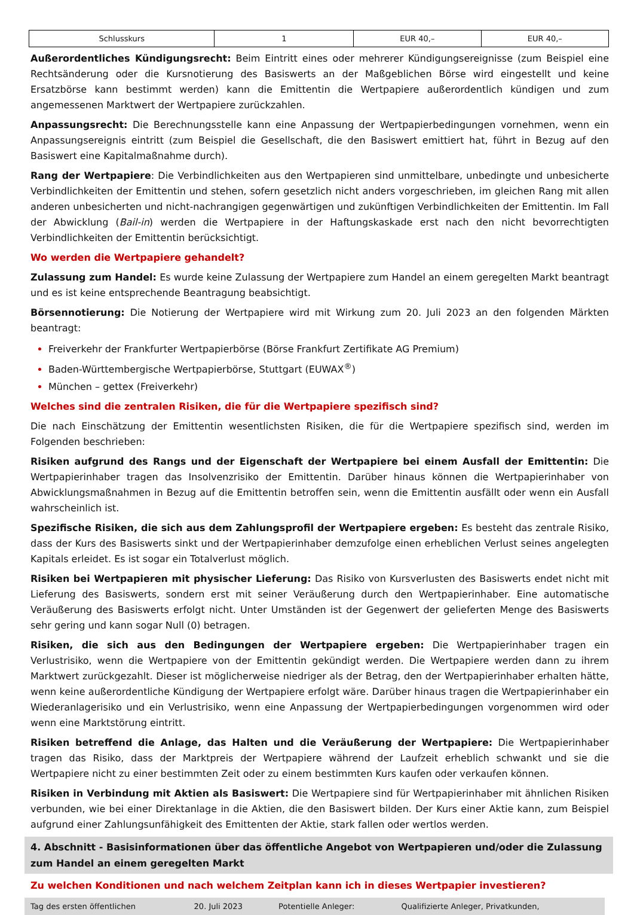| Schlusskurs | 1 | EUR 40,– | EUR 40,– |
Außerordentliches Kündigungsrecht: Beim Eintritt eines oder mehrerer Kündigungsereignisse (zum Beispiel eine Rechtsänderung oder die Kursnotierung des Basiswerts an der Maßgeblichen Börse wird eingestellt und keine Ersatzbörse kann bestimmt werden) kann die Emittentin die Wertpapiere außerordentlich kündigen und zum angemessenen Marktwert der Wertpapiere zurückzahlen.
Anpassungsrecht: Die Berechnungsstelle kann eine Anpassung der Wertpapierbedingungen vornehmen, wenn ein Anpassungsereignis eintritt (zum Beispiel die Gesellschaft, die den Basiswert emittiert hat, führt in Bezug auf den Basiswert eine Kapitalmaßnahme durch).
Rang der Wertpapiere: Die Verbindlichkeiten aus den Wertpapieren sind unmittelbare, unbedingte und unbesicherte Verbindlichkeiten der Emittentin und stehen, sofern gesetzlich nicht anders vorgeschrieben, im gleichen Rang mit allen anderen unbesicherten und nicht-nachrangigen gegenwärtigen und zukünftigen Verbindlichkeiten der Emittentin. Im Fall der Abwicklung (Bail-in) werden die Wertpapiere in der Haftungskaskade erst nach den nicht bevorrechtigten Verbindlichkeiten der Emittentin berücksichtigt.
Wo werden die Wertpapiere gehandelt?
Zulassung zum Handel: Es wurde keine Zulassung der Wertpapiere zum Handel an einem geregelten Markt beantragt und es ist keine entsprechende Beantragung beabsichtigt.
Börsennotierung: Die Notierung der Wertpapiere wird mit Wirkung zum 20. Juli 2023 an den folgenden Märkten beantragt:
Freiverkehr der Frankfurter Wertpapierbörse (Börse Frankfurt Zertifikate AG Premium)
Baden-Württembergische Wertpapierbörse, Stuttgart (EUWAX<sup>®</sup>)
München – gettex (Freiverkehr)
Welches sind die zentralen Risiken, die für die Wertpapiere spezifisch sind?
Die nach Einschätzung der Emittentin wesentlichsten Risiken, die für die Wertpapiere spezifisch sind, werden im Folgenden beschrieben:
Risiken aufgrund des Rangs und der Eigenschaft der Wertpapiere bei einem Ausfall der Emittentin: Die Wertpapierinhaber tragen das Insolvenzrisiko der Emittentin. Darüber hinaus können die Wertpapierinhaber von Abwicklungsmaßnahmen in Bezug auf die Emittentin betroffen sein, wenn die Emittentin ausfällt oder wenn ein Ausfall wahrscheinlich ist.
Spezifische Risiken, die sich aus dem Zahlungsprofil der Wertpapiere ergeben: Es besteht das zentrale Risiko, dass der Kurs des Basiswerts sinkt und der Wertpapierinhaber demzufolge einen erheblichen Verlust seines angelegten Kapitals erleidet. Es ist sogar ein Totalverlust möglich.
Risiken bei Wertpapieren mit physischer Lieferung: Das Risiko von Kursverlusten des Basiswerts endet nicht mit Lieferung des Basiswerts, sondern erst mit seiner Veräußerung durch den Wertpapierinhaber. Eine automatische Veräußerung des Basiswerts erfolgt nicht. Unter Umständen ist der Gegenwert der gelieferten Menge des Basiswerts sehr gering und kann sogar Null (0) betragen.
Risiken, die sich aus den Bedingungen der Wertpapiere ergeben: Die Wertpapierinhaber tragen ein Verlustrisiko, wenn die Wertpapiere von der Emittentin gekündigt werden. Die Wertpapiere werden dann zu ihrem Marktwert zurückgezahlt. Dieser ist möglicherweise niedriger als der Betrag, den der Wertpapierinhaber erhalten hätte, wenn keine außerordentliche Kündigung der Wertpapiere erfolgt wäre. Darüber hinaus tragen die Wertpapierinhaber ein Wiederanlagerisiko und ein Verlustrisiko, wenn eine Anpassung der Wertpapierbedingungen vorgenommen wird oder wenn eine Marktstörung eintritt.
Risiken betreffend die Anlage, das Halten und die Veräußerung der Wertpapiere: Die Wertpapierinhaber tragen das Risiko, dass der Marktpreis der Wertpapiere während der Laufzeit erheblich schwankt und sie die Wertpapiere nicht zu einer bestimmten Zeit oder zu einem bestimmten Kurs kaufen oder verkaufen können.
Risiken in Verbindung mit Aktien als Basiswert: Die Wertpapiere sind für Wertpapierinhaber mit ähnlichen Risiken verbunden, wie bei einer Direktanlage in die Aktien, die den Basiswert bilden. Der Kurs einer Aktie kann, zum Beispiel aufgrund einer Zahlungsunfähigkeit des Emittenten der Aktie, stark fallen oder wertlos werden.
4. Abschnitt - Basisinformationen über das öffentliche Angebot von Wertpapieren und/oder die Zulassung zum Handel an einem geregelten Markt
Zu welchen Konditionen und nach welchem Zeitplan kann ich in dieses Wertpapier investieren?
| Tag des ersten öffentlichen | 20. Juli 2023 | Potentielle Anleger: | Qualifizierte Anleger, Privatkunden, |